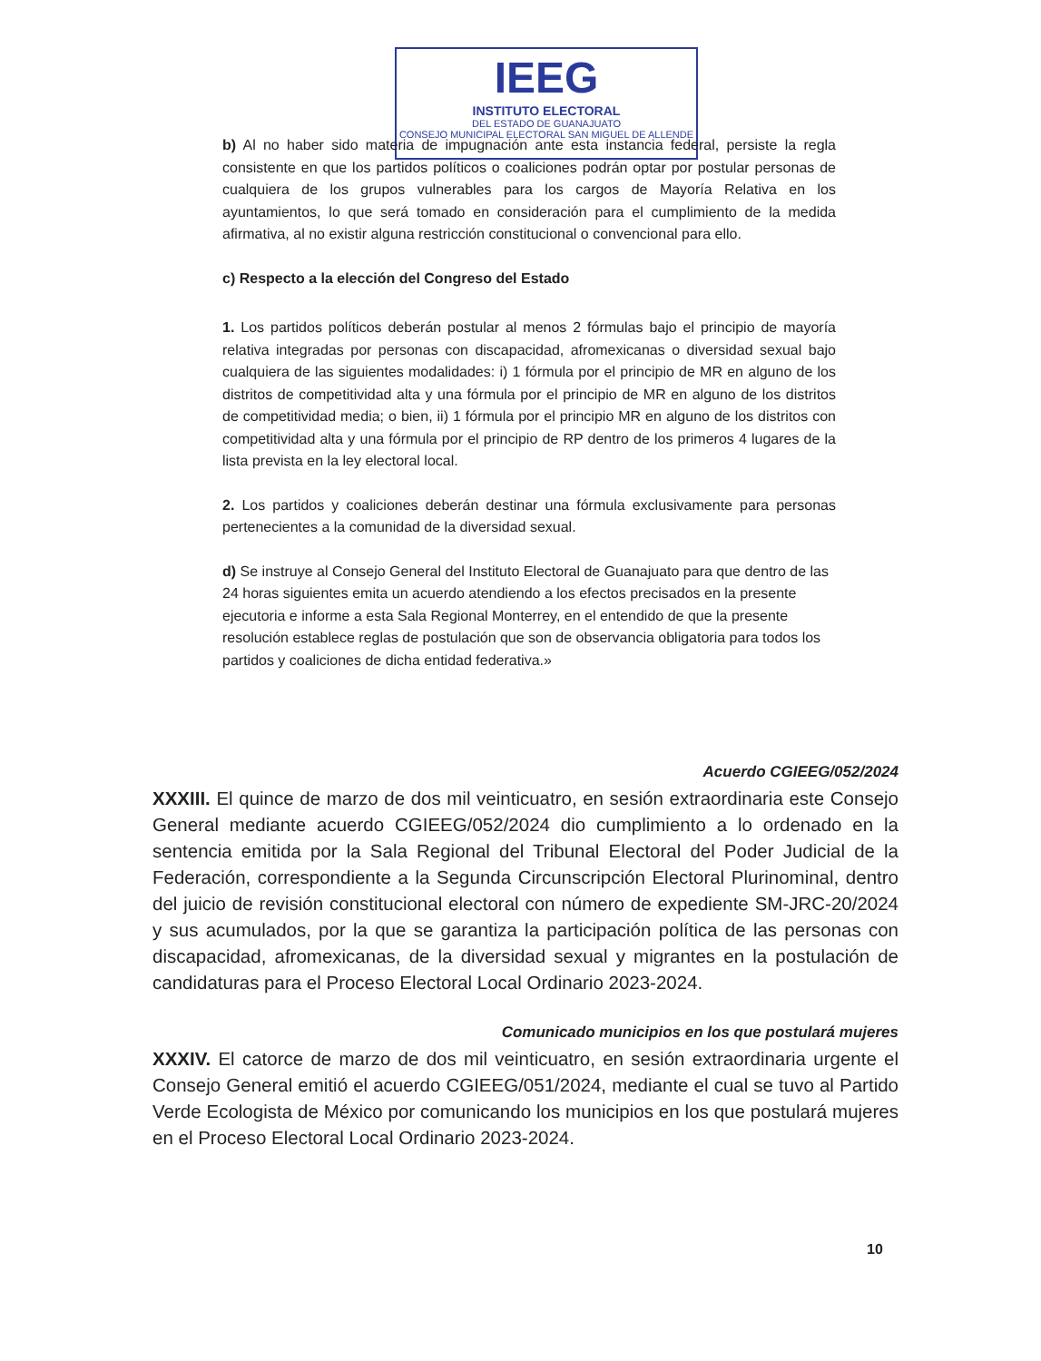IEEG
INSTITUTO ELECTORAL
DEL ESTADO DE GUANAJUATO
CONSEJO MUNICIPAL ELECTORAL SAN MIGUEL DE ALLENDE
b) Al no haber sido materia de impugnación ante esta instancia federal, persiste la regla consistente en que los partidos políticos o coaliciones podrán optar por postular personas de cualquiera de los grupos vulnerables para los cargos de Mayoría Relativa en los ayuntamientos, lo que será tomado en consideración para el cumplimiento de la medida afirmativa, al no existir alguna restricción constitucional o convencional para ello.
c) Respecto a la elección del Congreso del Estado
1. Los partidos políticos deberán postular al menos 2 fórmulas bajo el principio de mayoría relativa integradas por personas con discapacidad, afromexicanas o diversidad sexual bajo cualquiera de las siguientes modalidades: i) 1 fórmula por el principio de MR en alguno de los distritos de competitividad alta y una fórmula por el principio de MR en alguno de los distritos de competitividad media; o bien, ii) 1 fórmula por el principio MR en alguno de los distritos con competitividad alta y una fórmula por el principio de RP dentro de los primeros 4 lugares de la lista prevista en la ley electoral local.
2. Los partidos y coaliciones deberán destinar una fórmula exclusivamente para personas pertenecientes a la comunidad de la diversidad sexual.
d) Se instruye al Consejo General del Instituto Electoral de Guanajuato para que dentro de las 24 horas siguientes emita un acuerdo atendiendo a los efectos precisados en la presente ejecutoria e informe a esta Sala Regional Monterrey, en el entendido de que la presente resolución establece reglas de postulación que son de observancia obligatoria para todos los partidos y coaliciones de dicha entidad federativa.»
Acuerdo CGIEEG/052/2024
XXXIII. El quince de marzo de dos mil veinticuatro, en sesión extraordinaria este Consejo General mediante acuerdo CGIEEG/052/2024 dio cumplimiento a lo ordenado en la sentencia emitida por la Sala Regional del Tribunal Electoral del Poder Judicial de la Federación, correspondiente a la Segunda Circunscripción Electoral Plurinominal, dentro del juicio de revisión constitucional electoral con número de expediente SM-JRC-20/2024 y sus acumulados, por la que se garantiza la participación política de las personas con discapacidad, afromexicanas, de la diversidad sexual y migrantes en la postulación de candidaturas para el Proceso Electoral Local Ordinario 2023-2024.
Comunicado municipios en los que postulará mujeres
XXXIV. El catorce de marzo de dos mil veinticuatro, en sesión extraordinaria urgente el Consejo General emitió el acuerdo CGIEEG/051/2024, mediante el cual se tuvo al Partido Verde Ecologista de México por comunicando los municipios en los que postulará mujeres en el Proceso Electoral Local Ordinario 2023-2024.
10